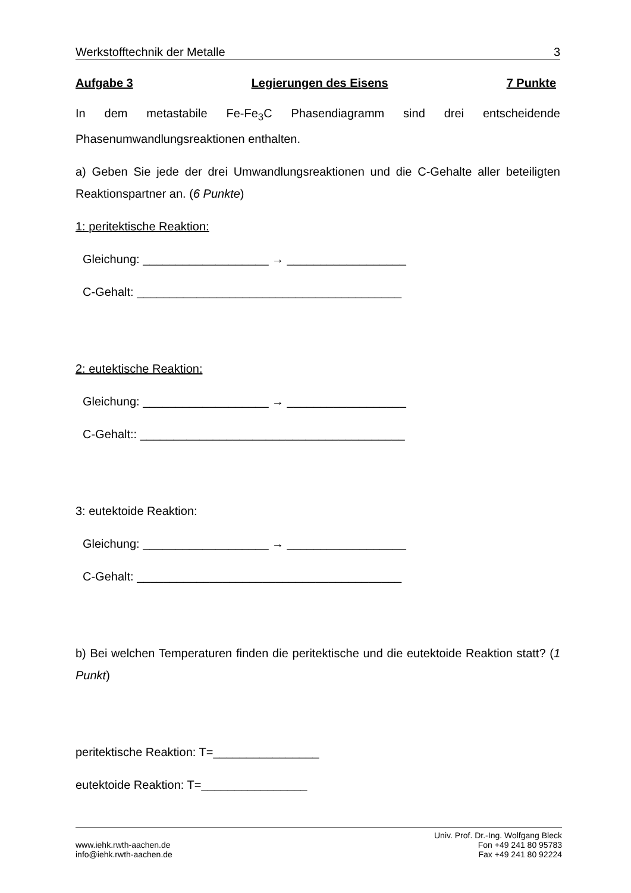Werkstofftechnik der Metalle 3
Aufgabe 3 Legierungen des Eisens 7 Punkte
In dem metastabile Fe-Fe<sub>3</sub>C Phasendiagramm sind drei entscheidende Phasenumwandlungsreaktionen enthalten.
a) Geben Sie jede der drei Umwandlungsreaktionen und die C-Gehalte aller beteiligten Reaktionspartner an. (6 Punkte)
1: peritektische Reaktion:
Gleichung: ___________________ → __________________
C-Gehalt: ________________________________________
2: eutektische Reaktion:
Gleichung: ___________________ → __________________
C-Gehalt:: ________________________________________
3: eutektoide Reaktion:
Gleichung: ___________________ → __________________
C-Gehalt: ________________________________________
b) Bei welchen Temperaturen finden die peritektische und die eutektoide Reaktion statt? (1 Punkt)
peritektische Reaktion: T=________________
eutektoide Reaktion: T=________________
www.iehk.rwth-aachen.de
info@iehk.rwth-aachen.de
Univ. Prof. Dr.-Ing. Wolfgang Bleck
Fon +49 241 80 95783
Fax +49 241 80 92224